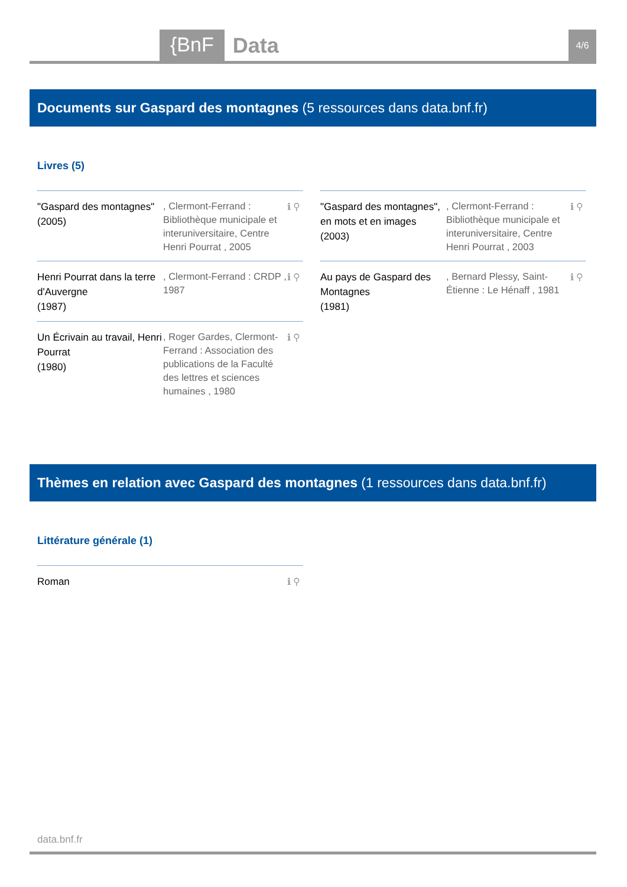{BnF Data 4/6
Documents sur Gaspard des montagnes (5 ressources dans data.bnf.fr)
Livres (5)
"Gaspard des montagnes" (2005)
, Clermont-Ferrand : Bibliothèque municipale et interuniversitaire, Centre Henri Pourrat , 2005
ℹ ⚲
Henri Pourrat dans la terre d'Auvergne
(1987)
, Clermont-Ferrand : CRDP , 1987
ℹ ⚲
Un Écrivain au travail, Henri Pourrat
(1980)
, Roger Gardes, Clermont-Ferrand : Association des publications de la Faculté des lettres et sciences humaines , 1980
ℹ ⚲
"Gaspard des montagnes", en mots et en images
(2003)
, Clermont-Ferrand : Bibliothèque municipale et interuniversitaire, Centre Henri Pourrat , 2003
ℹ ⚲
Au pays de Gaspard des Montagnes
(1981)
, Bernard Plessy, Saint-Étienne : Le Hénaff , 1981
ℹ ⚲
Thèmes en relation avec Gaspard des montagnes (1 ressources dans data.bnf.fr)
Littérature générale (1)
Roman ℹ ⚲
data.bnf.fr